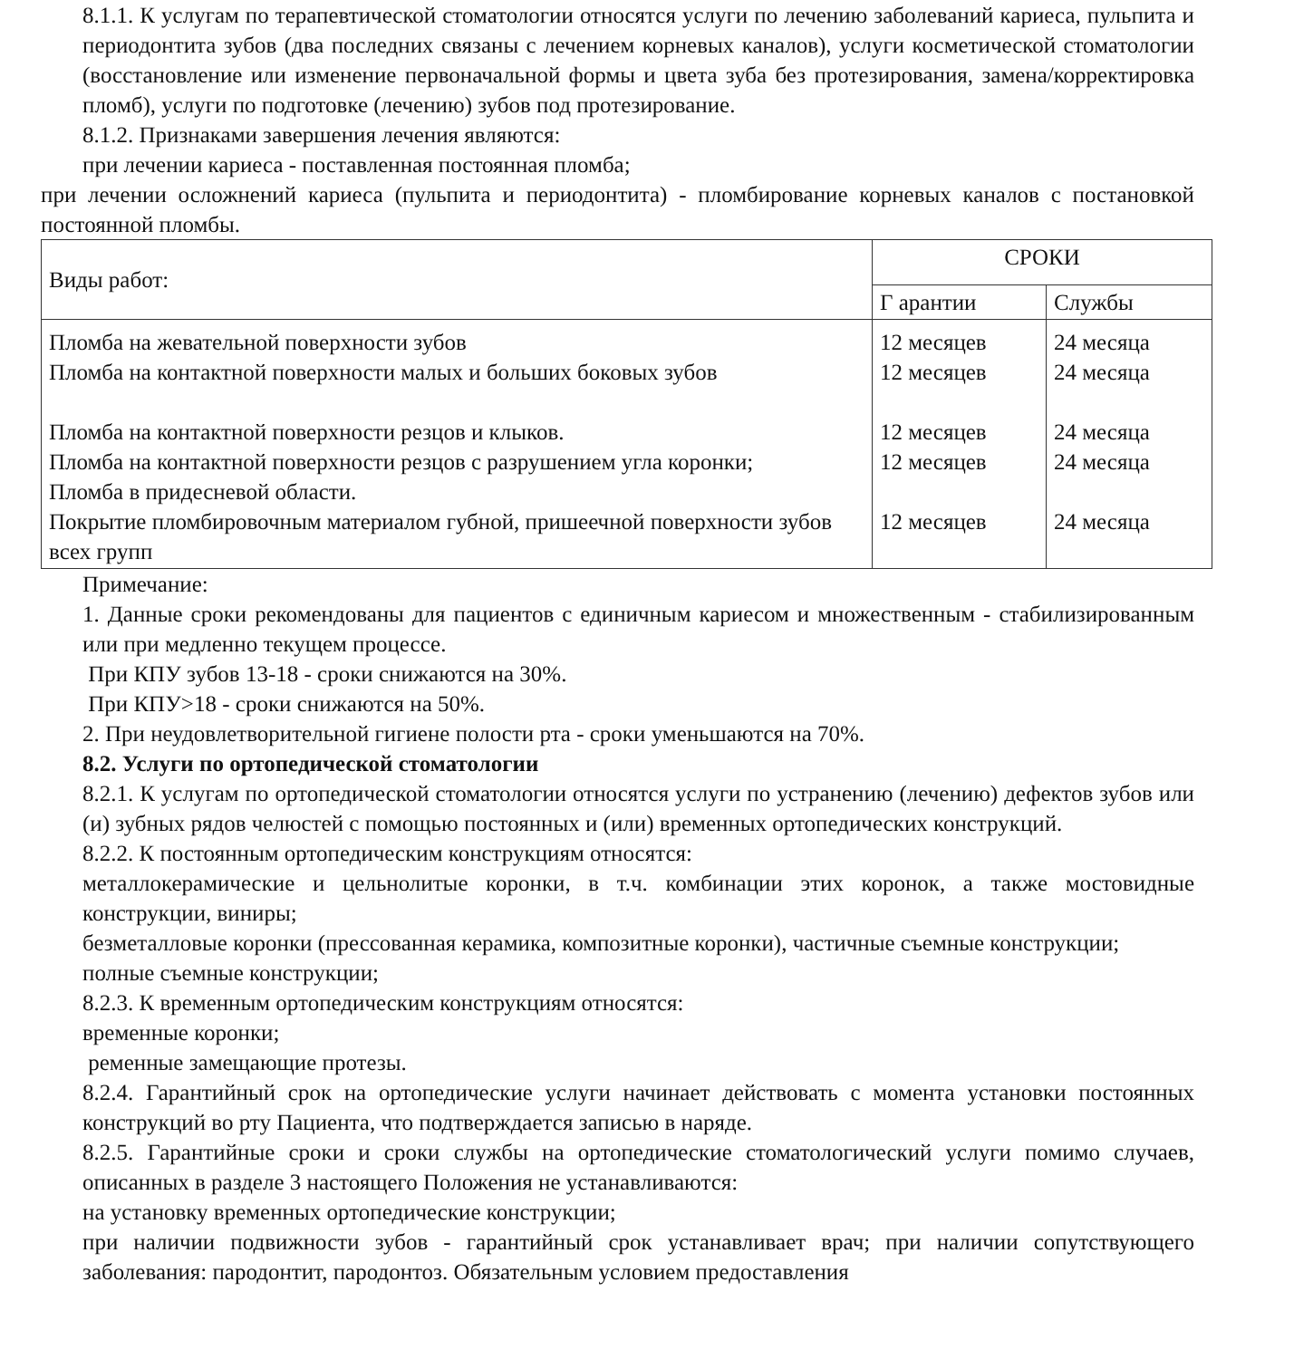8.1.1. К услугам по терапевтической стоматологии относятся услуги по лечению заболеваний кариеса, пульпита и периодонтита зубов (два последних связаны с лечением корневых каналов), услуги косметической стоматологии (восстановление или изменение первоначальной формы и цвета зуба без протезирования, замена/корректировка пломб), услуги по подготовке (лечению) зубов под протезирование.
8.1.2. Признаками завершения лечения являются:
при лечении кариеса - поставленная постоянная пломба;
при лечении осложнений кариеса (пульпита и периодонтита) - пломбирование корневых каналов с постановкой постоянной пломбы.
| Виды работ: | СРОКИ | |
| | Г арантии | Службы |
| Пломба на жевательной поверхности зубов Пломба на контактной поверхности малых и больших боковых зубов Пломба на контактной поверхности резцов и клыков. Пломба на контактной поверхности резцов с разрушением угла коронки; Пломба в придесневой области. Покрытие пломбировочным материалом губной, пришеечной поверхности зубов всех групп | 12 месяцев 12 месяцев 12 месяцев 12 месяцев 12 месяцев | 24 месяца 24 месяца 24 месяца 24 месяца 24 месяца |
Примечание:
1. Данные сроки рекомендованы для пациентов с единичным кариесом и множественным - стабилизированным или при медленно текущем процессе.
При КПУ зубов 13-18 - сроки снижаются на 30%.
При КПУ>18 - сроки снижаются на 50%.
2. При неудовлетворительной гигиене полости рта - сроки уменьшаются на 70%.
8.2. Услуги по ортопедической стоматологии
8.2.1. К услугам по ортопедической стоматологии относятся услуги по устранению (лечению) дефектов зубов или (и) зубных рядов челюстей с помощью постоянных и (или) временных ортопедических конструкций.
8.2.2. К постоянным ортопедическим конструкциям относятся:
металлокерамические и цельнолитые коронки, в т.ч. комбинации этих коронок, а также мостовидные конструкции, виниры;
безметалловые коронки (прессованная керамика, композитные коронки), частичные съемные конструкции;
полные съемные конструкции;
8.2.3. К временным ортопедическим конструкциям относятся:
временные коронки;
ременные замещающие протезы.
8.2.4. Гарантийный срок на ортопедические услуги начинает действовать с момента установки постоянных конструкций во рту Пациента, что подтверждается записью в наряде.
8.2.5. Гарантийные сроки и сроки службы на ортопедические стоматологический услуги помимо случаев, описанных в разделе 3 настоящего Положения не устанавливаются:
на установку временных ортопедические конструкции;
при наличии подвижности зубов - гарантийный срок устанавливает врач; при наличии сопутствующего заболевания: пародонтит, пародонтоз. Обязательным условием предоставления